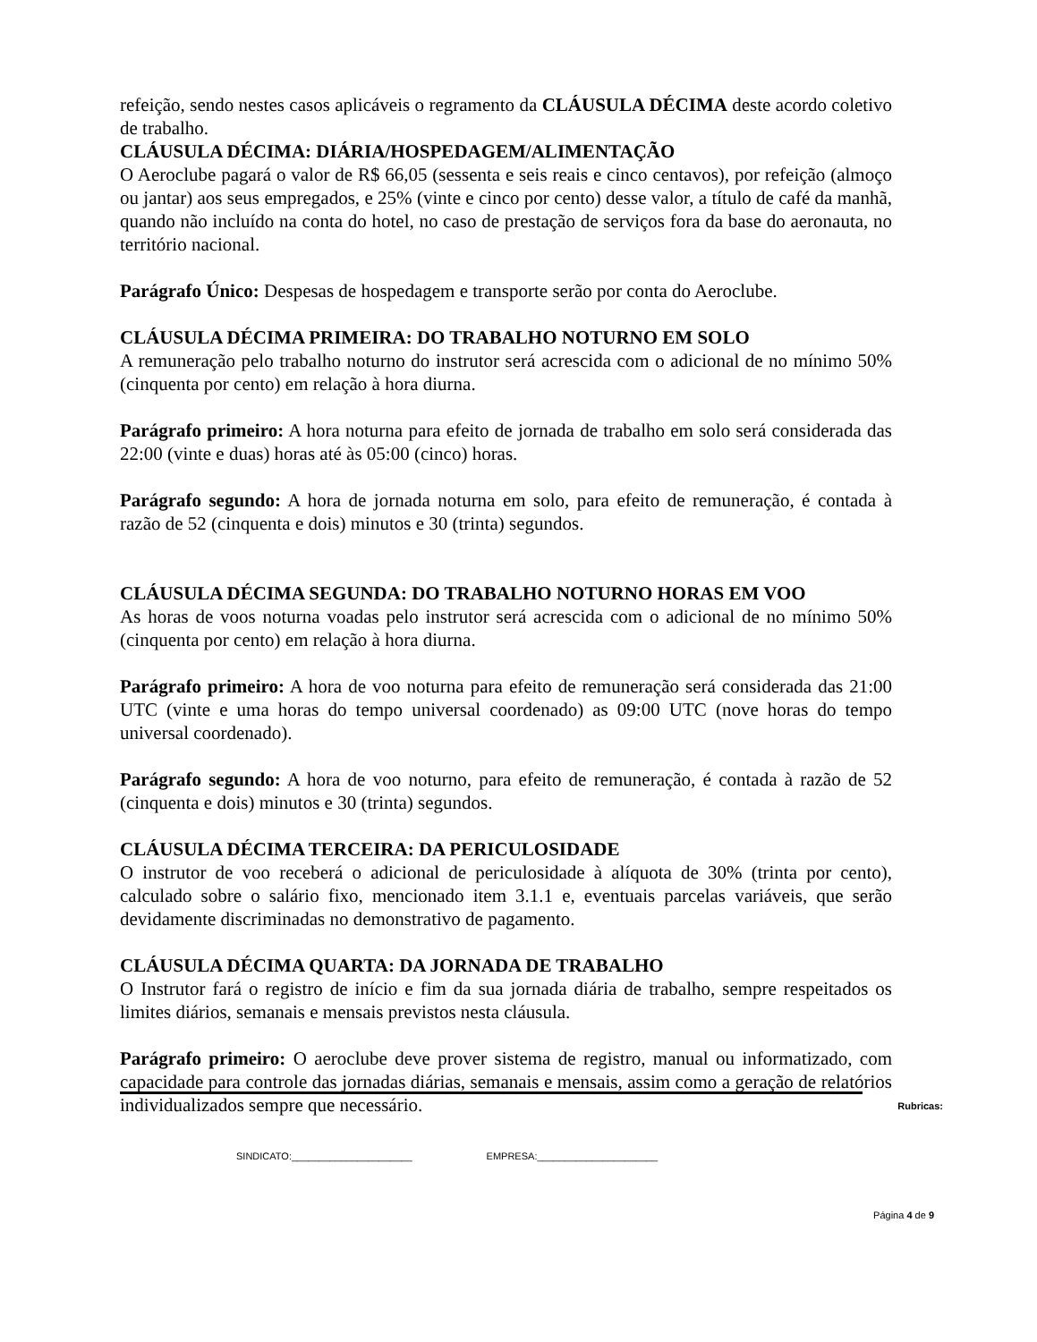refeição, sendo nestes casos aplicáveis o regramento da CLÁUSULA DÉCIMA deste acordo coletivo de trabalho.
CLÁUSULA DÉCIMA: DIÁRIA/HOSPEDAGEM/ALIMENTAÇÃO
O Aeroclube pagará o valor de R$ 66,05 (sessenta e seis reais e cinco centavos), por refeição (almoço ou jantar) aos seus empregados, e 25% (vinte e cinco por cento) desse valor, a título de café da manhã, quando não incluído na conta do hotel, no caso de prestação de serviços fora da base do aeronauta, no território nacional.
Parágrafo Único: Despesas de hospedagem e transporte serão por conta do Aeroclube.
CLÁUSULA DÉCIMA PRIMEIRA: DO TRABALHO NOTURNO EM SOLO
A remuneração pelo trabalho noturno do instrutor será acrescida com o adicional de no mínimo 50% (cinquenta por cento) em relação à hora diurna.
Parágrafo primeiro: A hora noturna para efeito de jornada de trabalho em solo será considerada das 22:00 (vinte e duas) horas até às 05:00 (cinco) horas.
Parágrafo segundo: A hora de jornada noturna em solo, para efeito de remuneração, é contada à razão de 52 (cinquenta e dois) minutos e 30 (trinta) segundos.
CLÁUSULA DÉCIMA SEGUNDA: DO TRABALHO NOTURNO HORAS EM VOO
As horas de voos noturna voadas pelo instrutor será acrescida com o adicional de no mínimo 50% (cinquenta por cento) em relação à hora diurna.
Parágrafo primeiro: A hora de voo noturna para efeito de remuneração será considerada das 21:00 UTC (vinte e uma horas do tempo universal coordenado) as 09:00 UTC (nove horas do tempo universal coordenado).
Parágrafo segundo: A hora de voo noturno, para efeito de remuneração, é contada à razão de 52 (cinquenta e dois) minutos e 30 (trinta) segundos.
CLÁUSULA DÉCIMA TERCEIRA: DA PERICULOSIDADE
O instrutor de voo receberá o adicional de periculosidade à alíquota de 30% (trinta por cento), calculado sobre o salário fixo, mencionado item 3.1.1 e, eventuais parcelas variáveis, que serão devidamente discriminadas no demonstrativo de pagamento.
CLÁUSULA DÉCIMA QUARTA: DA JORNADA DE TRABALHO
O Instrutor fará o registro de início e fim da sua jornada diária de trabalho, sempre respeitados os limites diários, semanais e mensais previstos nesta cláusula.
Parágrafo primeiro: O aeroclube deve prover sistema de registro, manual ou informatizado, com capacidade para controle das jornadas diárias, semanais e mensais, assim como a geração de relatórios individualizados sempre que necessário.
Rubricas:
SINDICATO:______________________ EMPRESA:______________________
Página 4 de 9